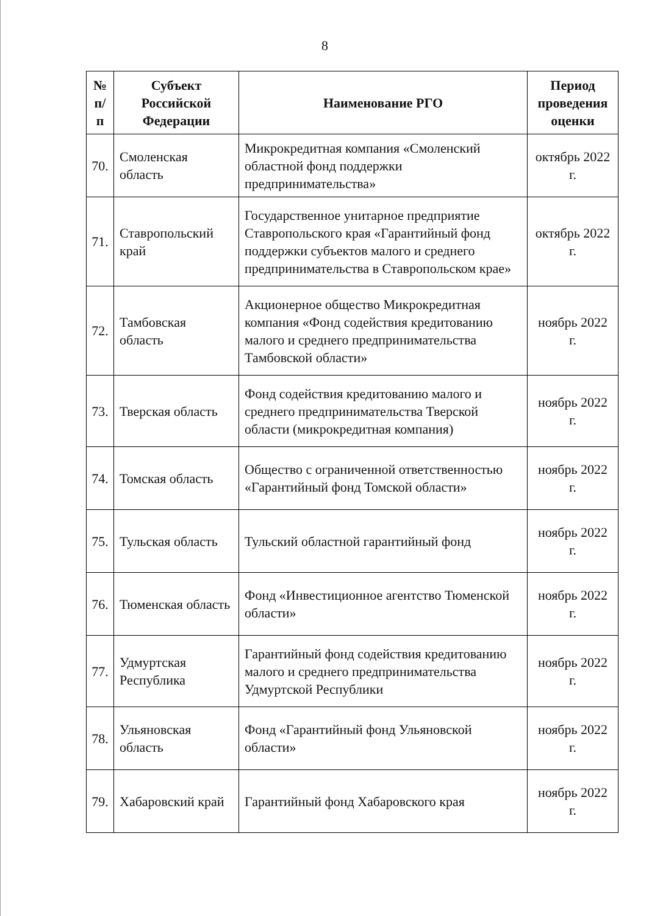8
| № п/п | Субъект Российской Федерации | Наименование РГО | Период проведения оценки |
| --- | --- | --- | --- |
| 70. | Смоленская область | Микрокредитная компания «Смоленский областной фонд поддержки предпринимательства» | октябрь 2022 г. |
| 71. | Ставропольский край | Государственное унитарное предприятие Ставропольского края «Гарантийный фонд поддержки субъектов малого и среднего предпринимательства в Ставропольском крае» | октябрь 2022 г. |
| 72. | Тамбовская область | Акционерное общество Микрокредитная компания «Фонд содействия кредитованию малого и среднего предпринимательства Тамбовской области» | ноябрь 2022 г. |
| 73. | Тверская область | Фонд содействия кредитованию малого и среднего предпринимательства Тверской области (микрокредитная компания) | ноябрь 2022 г. |
| 74. | Томская область | Общество с ограниченной ответственностью «Гарантийный фонд Томской области» | ноябрь 2022 г. |
| 75. | Тульская область | Тульский областной гарантийный фонд | ноябрь 2022 г. |
| 76. | Тюменская область | Фонд «Инвестиционное агентство Тюменской области» | ноябрь 2022 г. |
| 77. | Удмуртская Республика | Гарантийный фонд содействия кредитованию малого и среднего предпринимательства Удмуртской Республики | ноябрь 2022 г. |
| 78. | Ульяновская область | Фонд «Гарантийный фонд Ульяновской области» | ноябрь 2022 г. |
| 79. | Хабаровский край | Гарантийный фонд Хабаровского края | ноябрь 2022 г. |